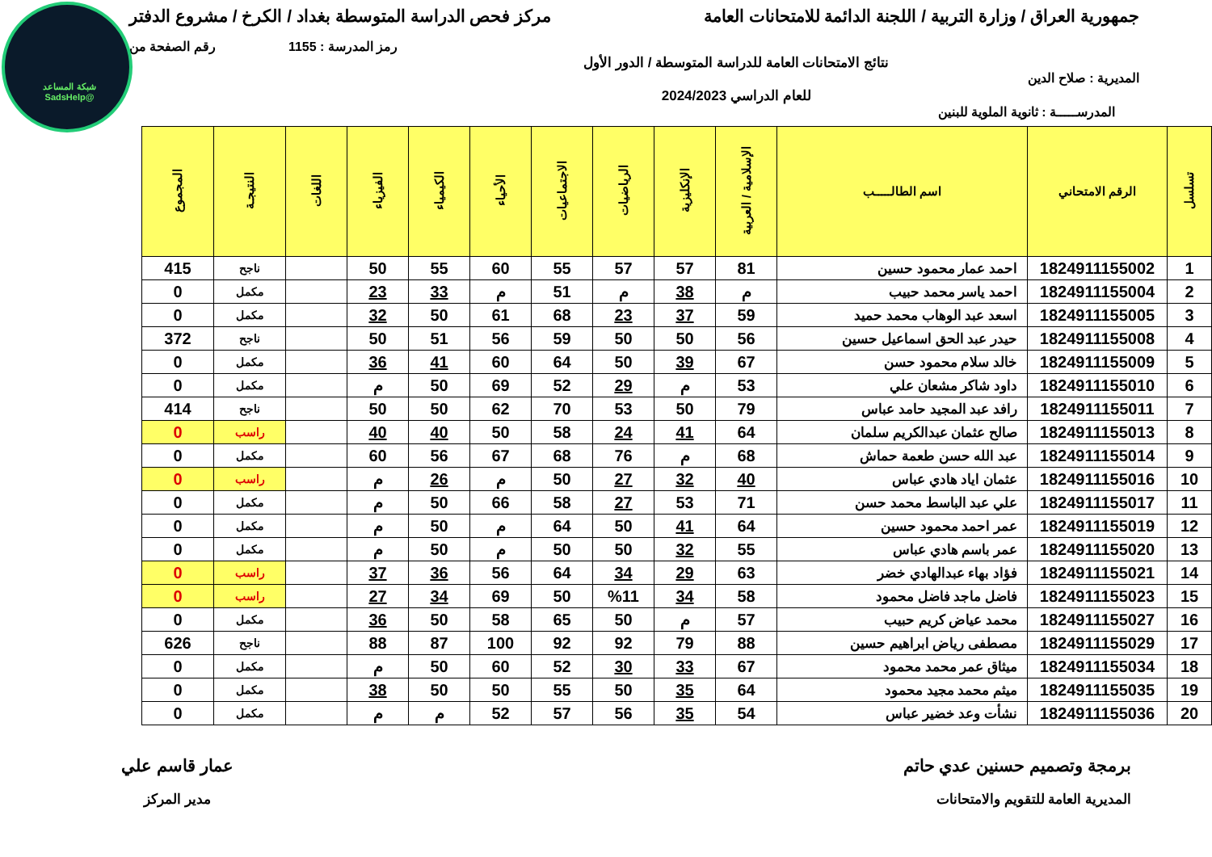شبكة المساعد @SadsHelp
جمهورية العراق / وزارة التربية / اللجنة الدائمة للامتحانات العامة مركز فحص الدراسة المتوسطة بغداد / الكرخ / مشروع الدفتر
رمز المدرسة : 1155 رقم الصفحة من
المديرية : صلاح الدين نتائج الامتحانات العامة للدراسة المتوسطة / الدور الأول
للعام الدراسي 2024/2023
المدرســـــة : ثانوية الملوية للبنين
| تسلسل | الرقم الامتحاني | اسم الطالـــــب | الإسلامية / العربية | الإنكليزية | الرياضيات | الاجتماعيات | الأحياء | الكيمياء | الفيزياء | اللغات | النتيجـة | المجموع |
| --- | --- | --- | --- | --- | --- | --- | --- | --- | --- | --- | --- | --- |
| 1 | 1824911155002 | احمد عمار محمود حسين | 81 | 57 | 57 | 55 | 60 | 55 | 50 | | ناجح | 415 |
| 2 | 1824911155004 | احمد ياسر محمد حبيب | م | 38 | م | 51 | م | 33 | 23 | | مكمل | 0 |
| 3 | 1824911155005 | اسعد عبد الوهاب محمد حميد | 59 | 37 | 23 | 68 | 61 | 50 | 32 | | مكمل | 0 |
| 4 | 1824911155008 | حيدر عبد الحق اسماعيل حسين | 56 | 50 | 50 | 59 | 56 | 51 | 50 | | ناجح | 372 |
| 5 | 1824911155009 | خالد سلام محمود حسن | 67 | 39 | 50 | 64 | 60 | 41 | 36 | | مكمل | 0 |
| 6 | 1824911155010 | داود شاكر مشعان علي | 53 | م | 29 | 52 | 69 | 50 | م | | مكمل | 0 |
| 7 | 1824911155011 | رافد عبد المجيد حامد عباس | 79 | 50 | 53 | 70 | 62 | 50 | 50 | | ناجح | 414 |
| 8 | 1824911155013 | صالح عثمان عبدالكريم سلمان | 64 | 41 | 24 | 58 | 50 | 40 | 40 | | راسب | 0 |
| 9 | 1824911155014 | عبد الله حسن طعمة حماش | 68 | م | 76 | 68 | 67 | 56 | 60 | | مكمل | 0 |
| 10 | 1824911155016 | عثمان اياد هادي عباس | 40 | 32 | 27 | 50 | م | 26 | م | | راسب | 0 |
| 11 | 1824911155017 | علي عبد الباسط محمد حسن | 71 | 53 | 27 | 58 | 66 | 50 | م | | مكمل | 0 |
| 12 | 1824911155019 | عمر احمد محمود حسين | 64 | 41 | 50 | 64 | م | 50 | م | | مكمل | 0 |
| 13 | 1824911155020 | عمر باسم هادي عباس | 55 | 32 | 50 | 50 | م | 50 | م | | مكمل | 0 |
| 14 | 1824911155021 | فؤاد بهاء عبدالهادي خضر | 63 | 29 | 34 | 64 | 56 | 36 | 37 | | راسب | 0 |
| 15 | 1824911155023 | فاضل ماجد فاضل محمود | 58 | 34 | %11 | 50 | 69 | 34 | 27 | | راسب | 0 |
| 16 | 1824911155027 | محمد عياض كريم حبيب | 57 | م | 50 | 65 | 58 | 50 | 36 | | مكمل | 0 |
| 17 | 1824911155029 | مصطفى رياض ابراهيم حسين | 88 | 79 | 92 | 92 | 100 | 87 | 88 | | ناجح | 626 |
| 18 | 1824911155034 | ميثاق عمر محمد محمود | 67 | 33 | 30 | 52 | 60 | 50 | م | | مكمل | 0 |
| 19 | 1824911155035 | ميثم محمد مجيد محمود | 64 | 35 | 50 | 55 | 50 | 50 | 38 | | مكمل | 0 |
| 20 | 1824911155036 | نشأت وعد خضير عباس | 54 | 35 | 56 | 57 | 52 | م | م | | مكمل | 0 |
برمجة وتصميم حسنين عدي حاتم
المديرية العامة للتقويم والامتحانات
عمار قاسم علي
مدير المركز